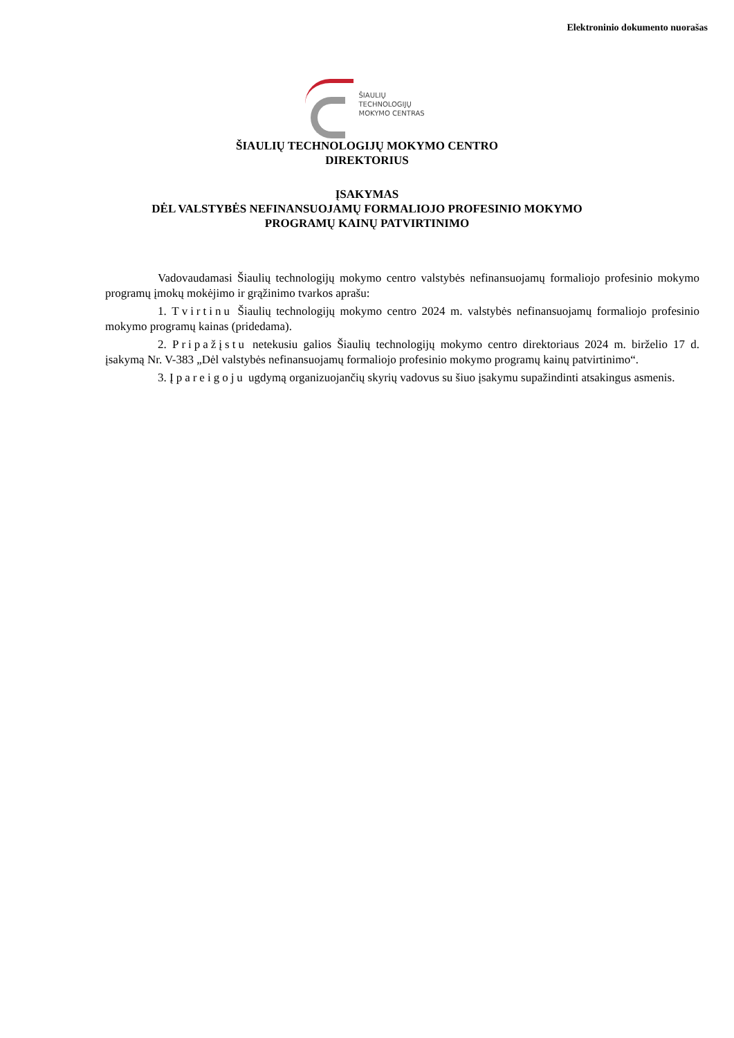Elektroninio dokumento nuorašas
ŠIAULIŲ
TECHNOLOGIJŲ
MOKYMO CENTRAS
ŠIAULIŲ TECHNOLOGIJŲ MOKYMO CENTRO
DIREKTORIUS
ĮSAKYMAS
DĖL VALSTYBĖS NEFINANSUOJAMŲ FORMALIOJO PROFESINIO MOKYMO
PROGRAMŲ KAINŲ PATVIRTINIMO
Vadovaudamasi Šiaulių technologijų mokymo centro valstybės nefinansuojamų formaliojo profesinio mokymo programų įmokų mokėjimo ir grąžinimo tvarkos aprašu:
1. Tvirtinu Šiaulių technologijų mokymo centro 2024 m. valstybės nefinansuojamų formaliojo profesinio mokymo programų kainas (pridedama).
2. Pripažįstu netekusiu galios Šiaulių technologijų mokymo centro direktoriaus 2024 m. birželio 17 d. įsakymą Nr. V-383 „Dėl valstybės nefinansuojamų formaliojo profesinio mokymo programų kainų patvirtinimo“.
3. Įpareigoju ugdymą organizuojančių skyrių vadovus su šiuo įsakymu supažindinti atsakingus asmenis.